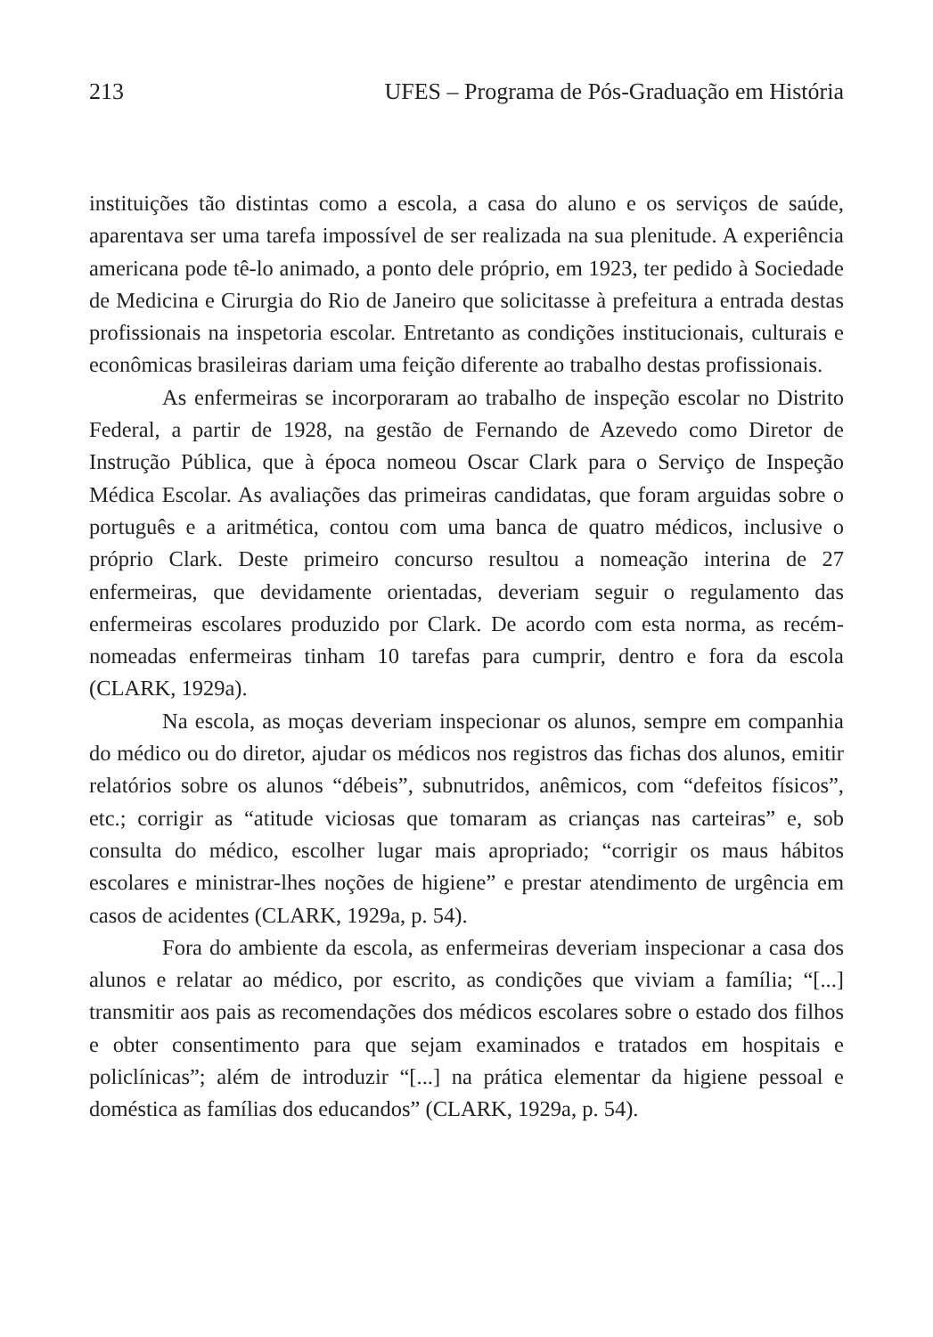213 UFES – Programa de Pós-Graduação em História
instituições tão distintas como a escola, a casa do aluno e os serviços de saúde, aparentava ser uma tarefa impossível de ser realizada na sua plenitude. A experiência americana pode tê-lo animado, a ponto dele próprio, em 1923, ter pedido à Sociedade de Medicina e Cirurgia do Rio de Janeiro que solicitasse à prefeitura a entrada destas profissionais na inspetoria escolar. Entretanto as condições institucionais, culturais e econômicas brasileiras dariam uma feição diferente ao trabalho destas profissionais.
As enfermeiras se incorporaram ao trabalho de inspeção escolar no Distrito Federal, a partir de 1928, na gestão de Fernando de Azevedo como Diretor de Instrução Pública, que à época nomeou Oscar Clark para o Serviço de Inspeção Médica Escolar. As avaliações das primeiras candidatas, que foram arguidas sobre o português e a aritmética, contou com uma banca de quatro médicos, inclusive o próprio Clark. Deste primeiro concurso resultou a nomeação interina de 27 enfermeiras, que devidamente orientadas, deveriam seguir o regulamento das enfermeiras escolares produzido por Clark. De acordo com esta norma, as recém-nomeadas enfermeiras tinham 10 tarefas para cumprir, dentro e fora da escola (CLARK, 1929a).
Na escola, as moças deveriam inspecionar os alunos, sempre em companhia do médico ou do diretor, ajudar os médicos nos registros das fichas dos alunos, emitir relatórios sobre os alunos “débeis”, subnutridos, anêmicos, com “defeitos físicos”, etc.; corrigir as “atitude viciosas que tomaram as crianças nas carteiras” e, sob consulta do médico, escolher lugar mais apropriado; “corrigir os maus hábitos escolares e ministrar-lhes noções de higiene” e prestar atendimento de urgência em casos de acidentes (CLARK, 1929a, p. 54).
Fora do ambiente da escola, as enfermeiras deveriam inspecionar a casa dos alunos e relatar ao médico, por escrito, as condições que viviam a família; “[...] transmitir aos pais as recomendações dos médicos escolares sobre o estado dos filhos e obter consentimento para que sejam examinados e tratados em hospitais e policlínicas”; além de introduzir “[...] na prática elementar da higiene pessoal e doméstica as famílias dos educandos” (CLARK, 1929a, p. 54).